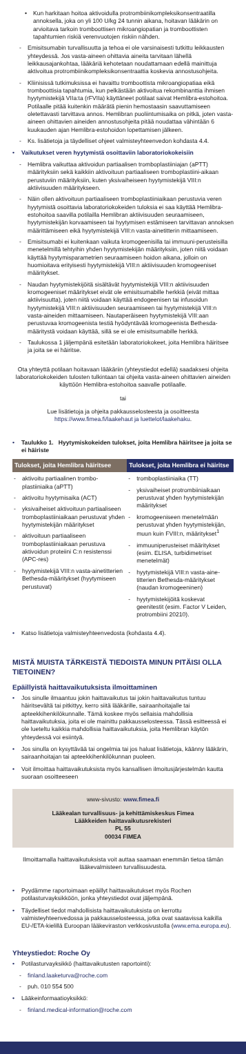• Kun harkitaan hoitoa aktivoidulla protrombiinikompleksikonsentraatilla annoksella, joka on yli 100 U/kg 24 tunnin aikana, hoitavan lääkärin on arvioitava tarkoin tromboottisen mikroangiopatian ja tromboottisten tapahtumien riskiä verenvuotojen riskiin nähden.
- Emisitsumabin turvallisuutta ja tehoa ei ole varsinaisesti tutkittu leikkausten yhteydessä. Jos vasta-aineen ohittavia aineita tarvitaan lähellä leikkausajankohtaa, lääkäriä kehotetaan noudattamaan edellä mainittuja aktivoitua protrombiinikompleksikonsentraattia koskevia annostusohjeita.
- Kliinisissä tutkimuksissa ei havaittu tromboottista mikroangiopatiaa eikä tromboottisia tapahtumia, kun pelkästään aktivoitua rekombinanttia ihmisen hyytymistekijä VIIa:ta (rFVIIa) käyttäneet potilaat saivat Hemlibra-estohoitoa. Potilaalle pitää kuitenkin määrätä pienin hemostaasin saavuttamiseen oletettavasti tarvittava annos. Hemlibran puoliintumisaika on pitkä, joten vasta-aineen ohittavien aineiden annostusohjeita pitää noudattaa vähintään 6 kuukauden ajan Hemlibra-estohoidon lopettamisen jälkeen.
- Ks. lisätietoja ja täydelliset ohjeet valmisteyhteenvedon kohdasta 4.4.
• Vaikutukset veren hyytymistä osoittaviin laboratoriokokeisiin
- Hemlibra vaikuttaa aktivoidun partiaalisen tromboplastiiniajan (aPTT) määrityksiin sekä kaikkiin aktivoituun partiaaliseen tromboplastiini-aikaan perustuviin määrityksiin, kuten yksivaiheiseen hyytymistekijä VIII:n aktiivisuuden määritykseen.
- Näin ollen aktivoituun partiaaliseen tromboplastiiniaikaan perustuvia veren hyytymistä osoittavia laboratoriokokeiden tuloksia ei saa käyttää Hemlibra-estohoitoa saavilla potilailla Hemlibran aktiivisuuden seuraamiseen, hyytymistekijän korvaamiseen tai hyytymisen estämiseen tarvittavan annoksen määrittämiseen eikä hyytymistekijä VIII:n vasta-ainetitterin mittaamiseen.
- Emisitsumabi ei kuitenkaan vaikuta kromogeenisilla tai immuuni-perusteisilla menetelmillä tehtyihin yhden hyytymistekijän määrityksiin, joten niitä voidaan käyttää hyytymisparametrien seuraamiseen hoidon aikana, jolloin on huomioitava erityisesti hyytymistekijä VIII:n aktiivisuuden kromogeeniset määritykset.
- Naudan hyytymistekijöitä sisältävät hyytymistekijä VIII:n aktiivisuuden kromogeeniset määritykset eivät ole emisitsumabille herkkiä (eivät mittaa aktiivisuutta), joten niitä voidaan käyttää endogeenisen tai infusoidun hyytymistekijä VIII:n aktiivisuuden seuraamiseen tai hyytymistekijä VIII:n vasta-aineiden mittaamiseen. Nautaperäiseen hyytymistekijä VIII:aan perustuvaa kromogeenista testiä hyödyntävää kromogeenista Bethesda-määritystä voidaan käyttää, sillä se ei ole emisitsumabille herkkä.
- Taulukossa 1 jäljempänä esitetään laboratoriokokeet, joita Hemlibra häiritsee ja joita se ei häiritse.
Ota yhteyttä potilaan hoitavaan lääkäriin (yhteystiedot edellä) saadaksesi ohjeita laboratoriokokeiden tulosten tulkintaan tai ohjeita vasta-aineen ohittavien aineiden käyttöön Hemlibra-estohoitoa saavalle potilaalle.
tai
Lue lisätietoja ja ohjeita pakkausselosteesta ja osoitteesta https://www.fimea.fi/laakehaut ja luettelot/laakehaku.
• Taulukko 1. Hyytymiskokeiden tulokset, joita Hemlibra häiritsee ja joita se ei häiriste
| Tulokset, joita Hemlibra häiritsee | Tulokset, joita Hemlibra ei häiritse |
| --- | --- |
| - aktivoitu partiaalinen trombo-plastiiniaika (aPTT) - aktivoitu hyytymisaika (ACT) - yksivaiheiset aktivoituun partiaaliseen tromboplastiiniaikaan perustuvat yhden hyytymistekijän määritykset - aktivoituun partiaaliseen tromboplastiiniaikaan perustuva aktivoidun proteiini C:n resistenssi (APC-res) - hyytymistekijä VIII:n vasta-ainetitterien Bethesda-määritykset (hyytymiseen perustuvat) | - tromboplastiiniaika (TT) - yksivaiheiset protrombiiniaikaan perustuvat yhden hyytymistekijän määritykset - kromogeeniseen menetelmään perustuvat yhden hyytymistekijän, muun kuin FVIII:n, määritykset<sup>1</sup> - immuuniperusteiset määritykset (esim. ELISA, turbidimetriset menetelmät) - hyytymistekijä VIII:n vasta-aine-titterien Bethesda-määritykset (naudan kromogeeninen) - hyytymistekijöitä koskevat geenitestit (esim. Factor V Leiden, protrombiini 20210). |
• Katso lisätietoja valmisteyhteenvedosta (kohdasta 4.4).
MISTÄ MUISTA TÄRKEISTÄ TIEDOISTA MINUN PITÄISI OLLA TIETOINEN?
Epäillyistä haittavaikutuksista ilmoittaminen
• Jos sinulle ilmaantuu jokin haittavaikutus tai jokin haittavaikutus tuntuu häiritsevältä tai pitkittyy, kerro siitä lääkärille, sairaanhoitajalle tai apteekkihenkilökunnalle. Tämä koskee myös sellaisia mahdollisia haittavaikutuksia, joita ei ole mainittu pakkausselosteessa. Tässä esitteessä ei ole lueteltu kaikkia mahdollisia haittavaikutuksia, joita Hemlibran käytön yhteydessä voi esiintyä.
• Jos sinulla on kysyttävää tai ongelmia tai jos haluat lisätietoja, käänny lääkärin, sairaanhoitajan tai apteekkihenkilökunnan puoleen.
• Voit ilmoittaa haittavaikutuksista myös kansallisen ilmoitusjärjestelmän kautta suoraan osoitteeseen
www-sivusto: www.fimea.fi
Lääkealan turvallisuus- ja kehittämiskeskus Fimea
Lääkkeiden haittavaikutusrekisteri
PL 55
00034 FIMEA
Ilmoittamalla haittavaikutuksista voit auttaa saamaan enemmän tietoa tämän lääkevalmisteen turvallisuudesta.
• Pyydämme raportoimaan epäillyt haittavaikutukset myös Rochen potilasturvayksikköön, jonka yhteystiedot ovat jäljempänä.
• Täydelliset tiedot mahdollisista haittavaikutuksista on kerrottu valmisteyhteenvedossa ja pakkausselosteessa, jotka ovat saatavissa kaikilla EU-/ETA-kielillä Euroopan lääkeviraston verkkosivustolla (www.ema.europa.eu).
Yhteystiedot: Roche Oy
• Potilasturvayksikkö (haittavaikutusten raportointi):
- finland.laaketurva@roche.com
- puh. 010 554 500
• Lääkeinformaatioyksikkö:
- finland.medical-information@roche.com